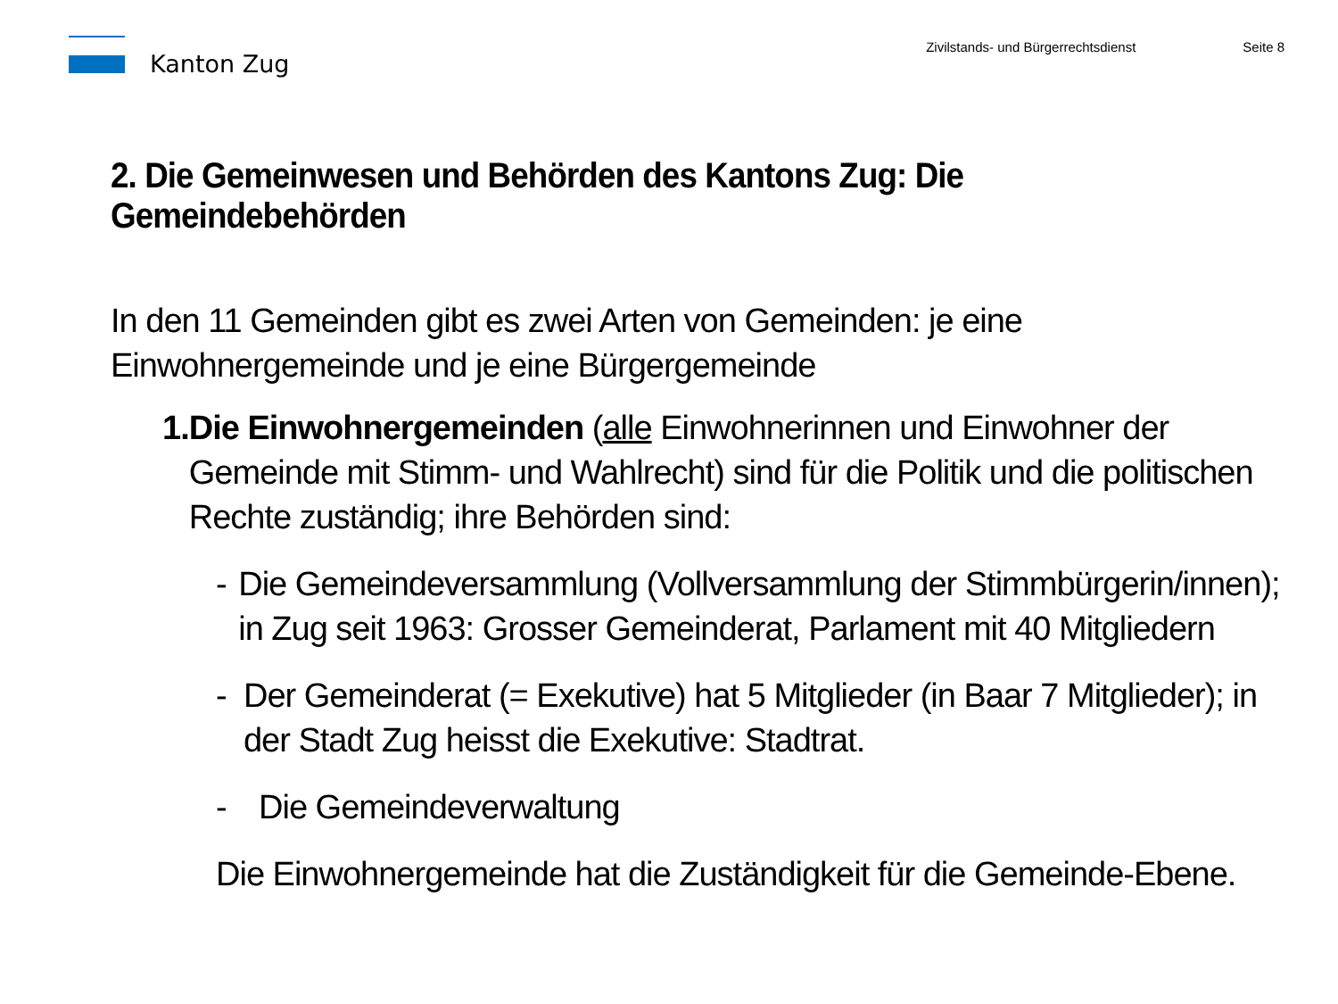Kanton Zug
Zivilstands- und Bürgerrechtsdienst Seite 8
2. Die Gemeinwesen und Behörden des Kantons Zug: Die Gemeindebehörden
In den 11 Gemeinden gibt es zwei Arten von Gemeinden: je eine Einwohnergemeinde und je eine Bürgergemeinde
1. Die Einwohnergemeinden (alle Einwohnerinnen und Einwohner der Gemeinde mit Stimm- und Wahlrecht) sind für die Politik und die politischen Rechte zuständig; ihre Behörden sind:
- Die Gemeindeversammlung (Vollversammlung der Stimmbürgerin/innen); in Zug seit 1963: Grosser Gemeinderat, Parlament mit 40 Mitgliedern
- Der Gemeinderat (= Exekutive) hat 5 Mitglieder (in Baar 7 Mitglieder); in der Stadt Zug heisst die Exekutive: Stadtrat.
- Die Gemeindeverwaltung
Die Einwohnergemeinde hat die Zuständigkeit für die Gemeinde-Ebene.